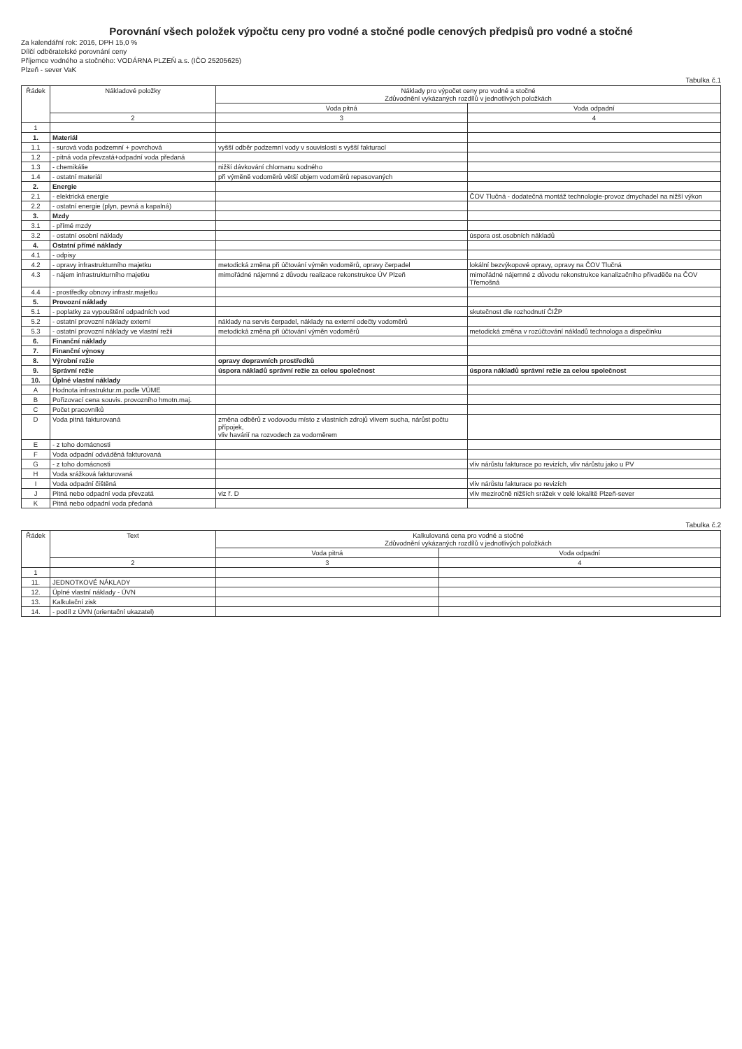Porovnání všech položek výpočtu ceny pro vodné a stočné podle cenových předpisů pro vodné a stočné
Za kalendářní rok: 2016, DPH 15,0 %
Dílčí odběratelské porovnání ceny
Příjemce vodného a stočného: VODÁRNA PLZEŇ a.s. (IČO 25205625)
Plzeň - sever VaK
Tabulka č.1
| Řádek | Nákladové položky | Náklady pro výpočet ceny pro vodné a stočné Zdůvodnění vykázaných rozdílů v jednotlivých položkách | |
| --- | --- | --- | --- |
| | | Voda pitná | Voda odpadní |
| | 2 | 3 | 4 |
| 1 | | | |
| 1. | Materiál | | |
| 1.1 | - surová voda podzemní + povrchová | vyšší odběr podzemní vody v souvislosti s vyšší fakturací | |
| 1.2 | - pitná voda převzatá+odpadní voda předaná | | |
| 1.3 | - chemikálie | nižší dávkování chlornanu sodného | |
| 1.4 | - ostatní materiál | při výměně vodoměrů větší objem vodoměrů repasovaných | |
| 2. | Energie | | |
| 2.1 | - elektrická energie | | ČOV Tlučná - dodatečná montáž technologie-provoz dmychadel na nižší výkon |
| 2.2 | - ostatní energie (plyn, pevná a kapalná) | | |
| 3. | Mzdy | | |
| 3.1 | - přímé mzdy | | |
| 3.2 | - ostatní osobní náklady | | úspora ost.osobních nákladů |
| 4. | Ostatní přímé náklady | | |
| 4.1 | - odpisy | | |
| 4.2 | - opravy infrastrukturního majetku | metodická změna při účtování výměn vodoměrů, opravy čerpadel | lokální bezvýkopové opravy, opravy na ČOV Tlučná |
| 4.3 | - nájem infrastrukturního majetku | mimořádné nájemné z důvodu realizace rekonstrukce ÚV Plzeň | mimořádné nájemné z důvodu rekonstrukce kanalizačního přivaděče na ČOV Třemošná |
| 4.4 | - prostředky obnovy infrastr.majetku | | |
| 5. | Provozní náklady | | |
| 5.1 | - poplatky za vypouštění odpadních vod | | skutečnost dle rozhodnutí ČIŽP |
| 5.2 | - ostatní provozní náklady externí | náklady na servis čerpadel, náklady na externí odečty vodoměrů | |
| 5.3 | - ostatní provozní náklady ve vlastní režii | metodická změna při účtování výměn vodoměrů | metodická změna v rozúčtování nákladů technologa a dispečinku |
| 6. | Finanční náklady | | |
| 7. | Finanční výnosy | | |
| 8. | Výrobní režie | opravy dopravních prostředků | |
| 9. | Správní režie | úspora nákladů správní režie za celou společnost | úspora nákladů správní režie za celou společnost |
| 10. | Úplné vlastní náklady | | |
| A | Hodnota infrastruktur.m.podle VÚME | | |
| B | Pořizovací cena souvis. provozního hmotn.maj. | | |
| C | Počet pracovníků | | |
| D | Voda pitná fakturovaná | změna odběrů z vodovodu místo z vlastních zdrojů vlivem sucha, nárůst počtu přípojek, vliv havárií na rozvodech za vodoměrem | |
| E | - z toho domácnosti | | |
| F | Voda odpadní odváděná fakturovaná | | |
| G | - z toho domácnosti | | vliv nárůstu fakturace po revizích, vliv nárůstu jako u PV |
| H | Voda srážková fakturovaná | | |
| I | Voda odpadní čištěná | | vliv nárůstu fakturace po revizích |
| J | Pitná nebo odpadní voda převzatá | viz ř. D | vliv meziročně nižších srážek v celé lokalitě Plzeň-sever |
| K | Pitná nebo odpadní voda předaná | | |
Tabulka č.2
| Řádek | Text | Kalkulovaná cena pro vodné a stočné Zdůvodnění vykázaných rozdílů v jednotlivých položkách | |
| --- | --- | --- | --- |
| | | Voda pitná | Voda odpadní |
| | 2 | 3 | 4 |
| 1 | | | |
| 11. | JEDNOTKOVÉ NÁKLADY | | |
| 12. | Úplné vlastní náklady - ÚVN | | |
| 13. | Kalkulační zisk | | |
| 14. | - podíl z ÚVN (orientační ukazatel) | | |